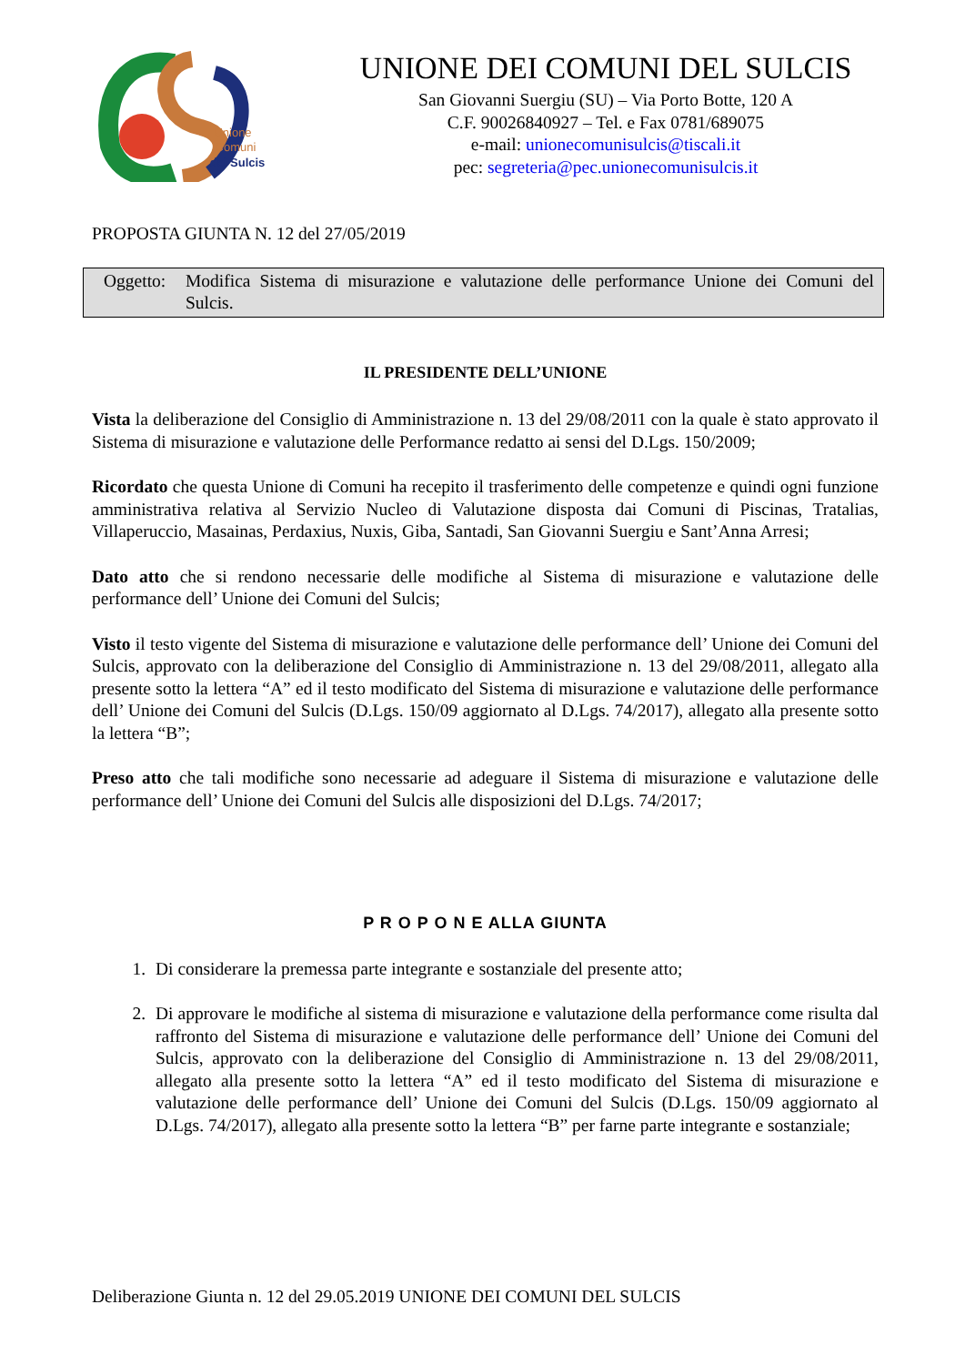Unione
Comuni
dei Sulcis
UNIONE DEI COMUNI DEL SULCIS
San Giovanni Suergiu (SU) – Via Porto Botte, 120 A
C.F. 90026840927 – Tel. e Fax 0781/689075
e-mail: unionecomunisulcis@tiscali.it
pec: segreteria@pec.unionecomunisulcis.it
PROPOSTA GIUNTA N. 12 del 27/05/2019
Oggetto:
Modifica Sistema di misurazione e valutazione delle performance Unione dei Comuni del Sulcis.
IL PRESIDENTE DELL’UNIONE
Vista la deliberazione del Consiglio di Amministrazione n. 13 del 29/08/2011 con la quale è stato approvato il Sistema di misurazione e valutazione delle Performance redatto ai sensi del D.Lgs. 150/2009;
Ricordato che questa Unione di Comuni ha recepito il trasferimento delle competenze e quindi ogni funzione amministrativa relativa al Servizio Nucleo di Valutazione disposta dai Comuni di Piscinas, Tratalias, Villaperuccio, Masainas, Perdaxius, Nuxis, Giba, Santadi, San Giovanni Suergiu e Sant’Anna Arresi;
Dato atto che si rendono necessarie delle modifiche al Sistema di misurazione e valutazione delle performance dell’ Unione dei Comuni del Sulcis;
Visto il testo vigente del Sistema di misurazione e valutazione delle performance dell’ Unione dei Comuni del Sulcis, approvato con la deliberazione del Consiglio di Amministrazione n. 13 del 29/08/2011, allegato alla presente sotto la lettera “A” ed il testo modificato del Sistema di misurazione e valutazione delle performance dell’ Unione dei Comuni del Sulcis (D.Lgs. 150/09 aggiornato al D.Lgs. 74/2017), allegato alla presente sotto la lettera “B”;
Preso atto che tali modifiche sono necessarie ad adeguare il Sistema di misurazione e valutazione delle performance dell’ Unione dei Comuni del Sulcis alle disposizioni del D.Lgs. 74/2017;
P R O P O N E ALLA GIUNTA
1. Di considerare la premessa parte integrante e sostanziale del presente atto;
2. Di approvare le modifiche al sistema di misurazione e valutazione della performance come risulta dal raffronto del Sistema di misurazione e valutazione delle performance dell’ Unione dei Comuni del Sulcis, approvato con la deliberazione del Consiglio di Amministrazione n. 13 del 29/08/2011, allegato alla presente sotto la lettera “A” ed il testo modificato del Sistema di misurazione e valutazione delle performance dell’ Unione dei Comuni del Sulcis (D.Lgs. 150/09 aggiornato al D.Lgs. 74/2017), allegato alla presente sotto la lettera “B” per farne parte integrante e sostanziale;
Deliberazione Giunta n. 12 del 29.05.2019 UNIONE DEI COMUNI DEL SULCIS